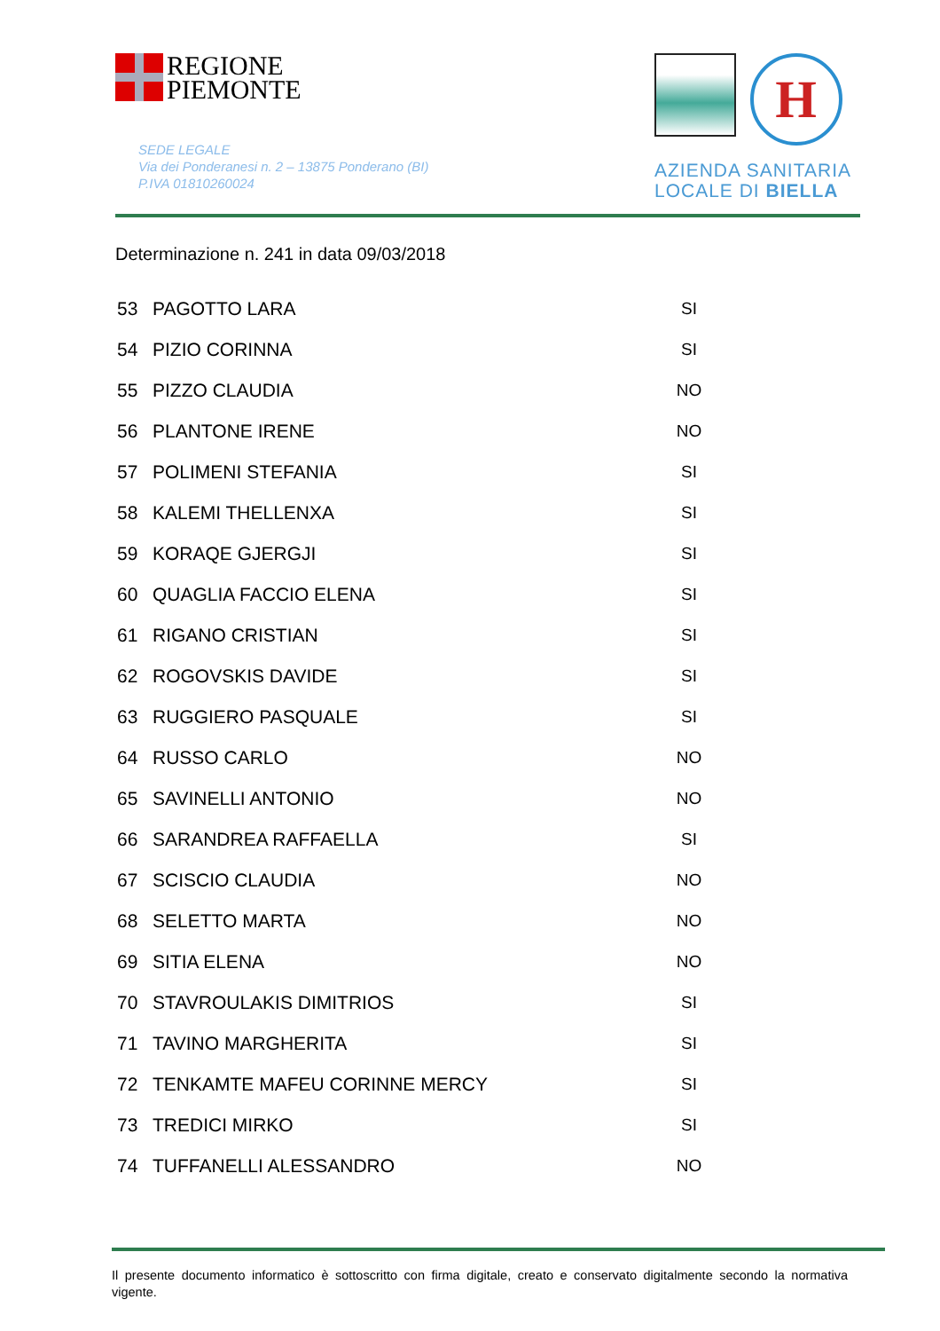REGIONE
PIEMONTE
SEDE LEGALE
Via dei Ponderanesi n. 2 – 13875 Ponderano (BI)
P.IVA 01810260024
H
AZIENDA SANITARIA
LOCALE DI BIELLA
Determinazione n. 241 in data 09/03/2018
| 53 | PAGOTTO LARA | SI |
| 54 | PIZIO CORINNA | SI |
| 55 | PIZZO CLAUDIA | NO |
| 56 | PLANTONE IRENE | NO |
| 57 | POLIMENI STEFANIA | SI |
| 58 | KALEMI THELLENXA | SI |
| 59 | KORAQE GJERGJI | SI |
| 60 | QUAGLIA FACCIO ELENA | SI |
| 61 | RIGANO CRISTIAN | SI |
| 62 | ROGOVSKIS DAVIDE | SI |
| 63 | RUGGIERO PASQUALE | SI |
| 64 | RUSSO CARLO | NO |
| 65 | SAVINELLI ANTONIO | NO |
| 66 | SARANDREA RAFFAELLA | SI |
| 67 | SCISCIO CLAUDIA | NO |
| 68 | SELETTO MARTA | NO |
| 69 | SITIA ELENA | NO |
| 70 | STAVROULAKIS DIMITRIOS | SI |
| 71 | TAVINO MARGHERITA | SI |
| 72 | TENKAMTE MAFEU CORINNE MERCY | SI |
| 73 | TREDICI MIRKO | SI |
| 74 | TUFFANELLI ALESSANDRO | NO |
Il presente documento informatico è sottoscritto con firma digitale, creato e conservato digitalmente secondo la normativa vigente.